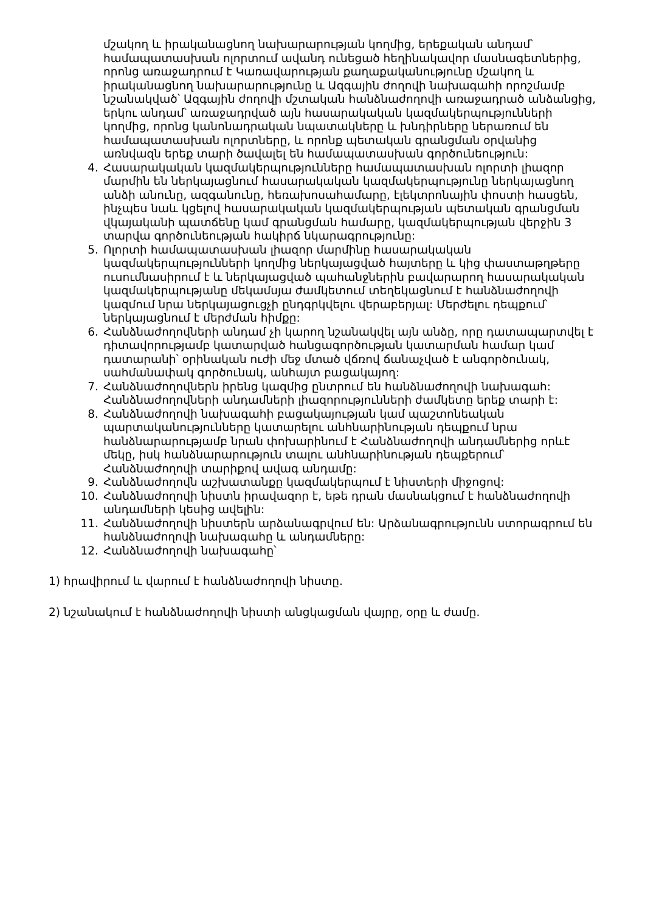մշակող և իրականացնող նախարարության կողմից, երեքական անդամ՝ համապատասխան ոլորտում ավանդ ունեցած հեղինակավոր մասնագետներից, որոնց առաջադրում է Կառավարության քաղաքականությունը մշակող և իրականացնող նախարարությունը և Ազգային ժողովի նախագահի որոշմամբ նշանակված՝ Ազգային ժողովի մշտական հանձնաժողովի առաջադրած անձանցից, երկու անդամ՝ առաջադրված այն հասարակական կազմակերպությունների կողմից, որոնց կանոնադրական նպատակները և խնդիրները ներառում են համապատասխան ոլորտները, և որոնք պետական գրանցման օրվանից առնվազն երեք տարի ծավալել են համապատասխան գործունեություն:
4. Հասարակական կազմակերպությունները համապատասխան ոլորտի լիազոր մարմին են ներկայացնում հասարակական կազմակերպությունը ներկայացնող անձի անունը, ազգանունը, հեռախոսահամարը, էլեկտրոնային փոստի հասցեն, ինչպես նաև կցելով հասարակական կազմակերպության պետական գրանցման վկայականի պատճենը կամ գրանցման համարը, կազմակերպության վերջին 3 տարվա գործունեության հակիրճ նկարագրությունը:
5. Ոլորտի համապատասխան լիազոր մարմինը հասարակական կազմակերպությունների կողմից ներկայացված հայտերը և կից փաստաթղթերը ուսումնասիրում է և ներկայացված պահանջներին բավարարող հասարակական կազմակերպությանը մեկամսյա ժամկետում տեղեկացնում է հանձնաժողովի կազմում նրա ներկայացուցչի ընդգրկվելու վերաբերյալ: Մերժելու դեպքում՝ ներկայացնում է մերժման հիմքը:
6. Հանձնաժողովների անդամ չի կարող նշանակվել այն անձը, որը դատապարտվել է դիտավորությամբ կատարված հանցագործության կատարման համար կամ դատարանի՝ օրինական ուժի մեջ մտած վճռով ճանաչված է անգործունակ, սահմանափակ գործունակ, անհայտ բացակայող:
7. Հանձնաժողովներն իրենց կազմից ընտրում են հանձնաժողովի նախագահ: Հանձնաժողովների անդամների լիազորությունների ժամկետը երեք տարի է:
8. Հանձնաժողովի նախագահի բացակայության կամ պաշտոնեական պարտականությունները կատարելու անհնարինության դեպքում նրա հանձնարարությամբ նրան փոխարինում է Հանձնաժողովի անդամներից որևէ մեկը, իսկ հանձնարարություն տալու անհնարինության դեպքերում՝ Հանձնաժողովի տարիքով ավագ անդամը:
9. Հանձնաժողովն աշխատանքը կազմակերպում է նիստերի միջոցով:
10. Հանձնաժողովի նիստն իրավազոր է, եթե դրան մասնակցում է հանձնաժողովի անդամների կեսից ավելին:
11. Հանձնաժողովի նիստերն արձանագրվում են: Արձանագրությունն ստորագրում են հանձնաժողովի նախագահը և անդամները:
12. Հանձնաժողովի նախագահը՝
1) հրավիրում և վարում է հանձնաժողովի նիստը.
2) նշանակում է հանձնաժողովի նիստի անցկացման վայրը, օրը և ժամը.